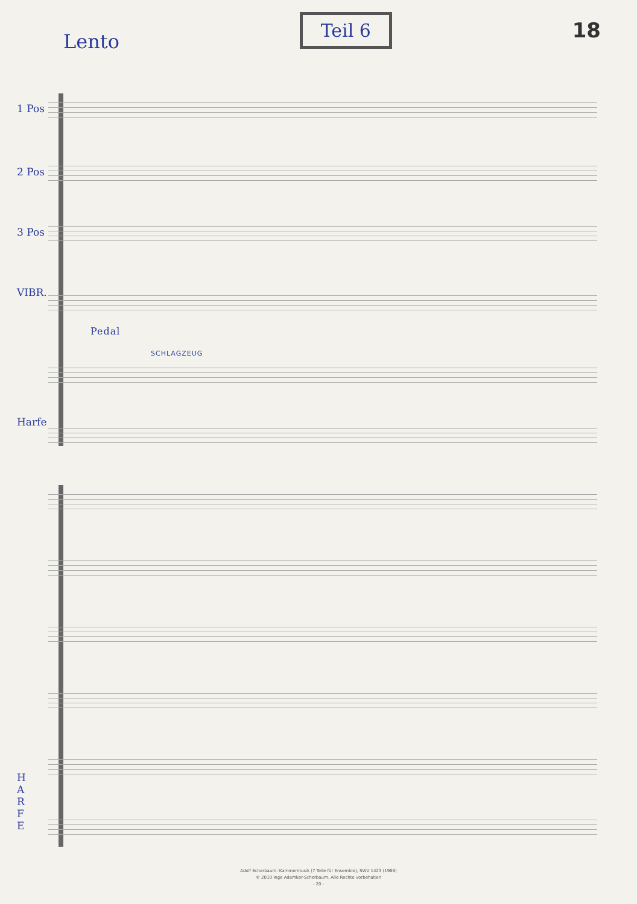Lento
Teil 6 18
1 Pos
2 Pos
3 Pos
VIBR.
SCHLAGZEUG
Pedal
Harfe
H A R F E
Adolf Scherbaum: Kammermusik (7 Teile für Ensemble), SWV 1423 (1968)
© 2010 Inge Adamker-Scherbaum. Alle Rechte vorbehalten
- 20 -